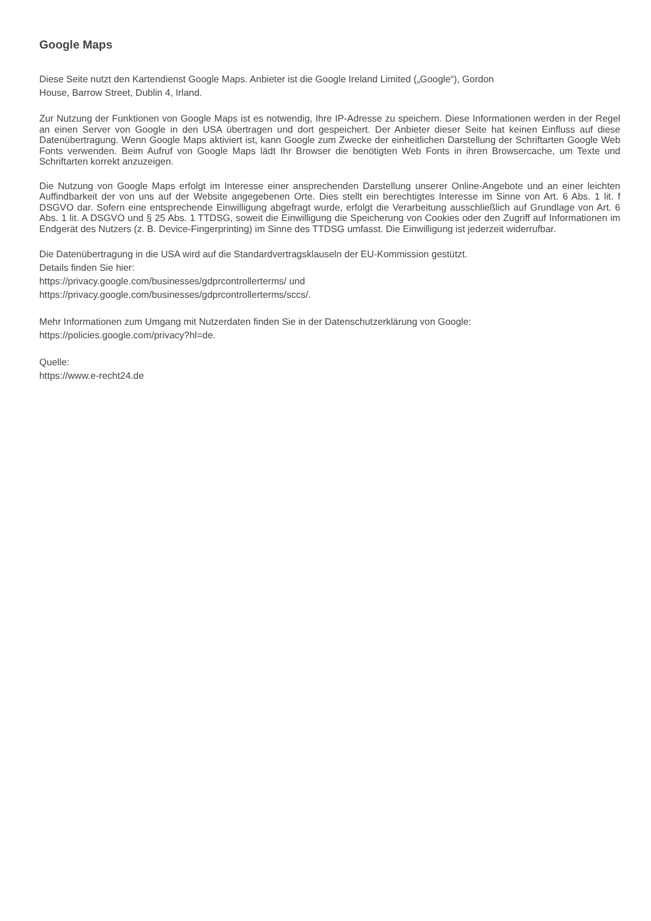Google Maps
Diese Seite nutzt den Kartendienst Google Maps. Anbieter ist die Google Ireland Limited („Google“), Gordon
House, Barrow Street, Dublin 4, Irland.
Zur Nutzung der Funktionen von Google Maps ist es notwendig, Ihre IP-Adresse zu speichern. Diese Informationen werden in der Regel an einen Server von Google in den USA übertragen und dort gespeichert. Der Anbieter dieser Seite hat keinen Einfluss auf diese Datenübertragung. Wenn Google Maps aktiviert ist, kann Google zum Zwecke der einheitlichen Darstellung der Schriftarten Google Web Fonts verwenden. Beim Aufruf von Google Maps lädt Ihr Browser die benötigten Web Fonts in ihren Browsercache, um Texte und Schriftarten korrekt anzuzeigen.
Die Nutzung von Google Maps erfolgt im Interesse einer ansprechenden Darstellung unserer Online-Angebote und an einer leichten Auffindbarkeit der von uns auf der Website angegebenen Orte. Dies stellt ein berechtigtes Interesse im Sinne von Art. 6 Abs. 1 lit. f DSGVO dar. Sofern eine entsprechende Einwilligung abgefragt wurde, erfolgt die Verarbeitung ausschließlich auf Grundlage von Art. 6 Abs. 1 lit. A DSGVO und § 25 Abs. 1 TTDSG, soweit die Einwilligung die Speicherung von Cookies oder den Zugriff auf Informationen im Endgerät des Nutzers (z. B. Device-Fingerprinting) im Sinne des TTDSG umfasst. Die Einwilligung ist jederzeit widerrufbar.
Die Datenübertragung in die USA wird auf die Standardvertragsklauseln der EU-Kommission gestützt.
Details finden Sie hier:
https://privacy.google.com/businesses/gdprcontrollerterms/ und
https://privacy.google.com/businesses/gdprcontrollerterms/sccs/.
Mehr Informationen zum Umgang mit Nutzerdaten finden Sie in der Datenschutzerklärung von Google:
https://policies.google.com/privacy?hl=de.
Quelle:
https://www.e-recht24.de